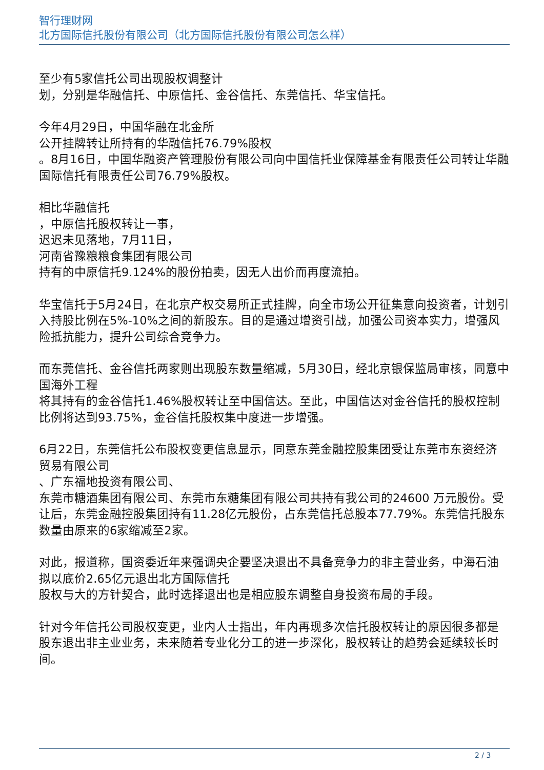智行理财网
北方国际信托股份有限公司（北方国际信托股份有限公司怎么样）
至少有5家信托公司出现股权调整计
划，分别是华融信托、中原信托、金谷信托、东莞信托、华宝信托。
今年4月29日，中国华融在北金所
公开挂牌转让所持有的华融信托76.79%股权
。8月16日，中国华融资产管理股份有限公司向中国信托业保障基金有限责任公司转让华融国际信托有限责任公司76.79%股权。
相比华融信托
，中原信托股权转让一事，
迟迟未见落地，7月11日，
河南省豫粮粮食集团有限公司
持有的中原信托9.124%的股份拍卖，因无人出价而再度流拍。
华宝信托于5月24日，在北京产权交易所正式挂牌，向全市场公开征集意向投资者，计划引入持股比例在5%-10%之间的新股东。目的是通过增资引战，加强公司资本实力，增强风险抵抗能力，提升公司综合竞争力。
而东莞信托、金谷信托两家则出现股东数量缩减，5月30日，经北京银保监局审核，同意中国海外工程
将其持有的金谷信托1.46%股权转让至中国信达。至此，中国信达对金谷信托的股权控制比例将达到93.75%，金谷信托股权集中度进一步增强。
6月22日，东莞信托公布股权变更信息显示，同意东莞金融控股集团受让东莞市东资经济
贸易有限公司
、广东福地投资有限公司、
东莞市糖酒集团有限公司、东莞市东糖集团有限公司共持有我公司的24600 万元股份。受让后，东莞金融控股集团持有11.28亿元股份，占东莞信托总股本77.79%。东莞信托股东数量由原来的6家缩减至2家。
对此，报道称，国资委近年来强调央企要坚决退出不具备竞争力的非主营业务，中海石油拟以底价2.65亿元退出北方国际信托
股权与大的方针契合，此时选择退出也是相应股东调整自身投资布局的手段。
针对今年信托公司股权变更，业内人士指出，年内再现多次信托股权转让的原因很多都是股东退出非主业业务，未来随着专业化分工的进一步深化，股权转让的趋势会延续较长时间。
2 / 3